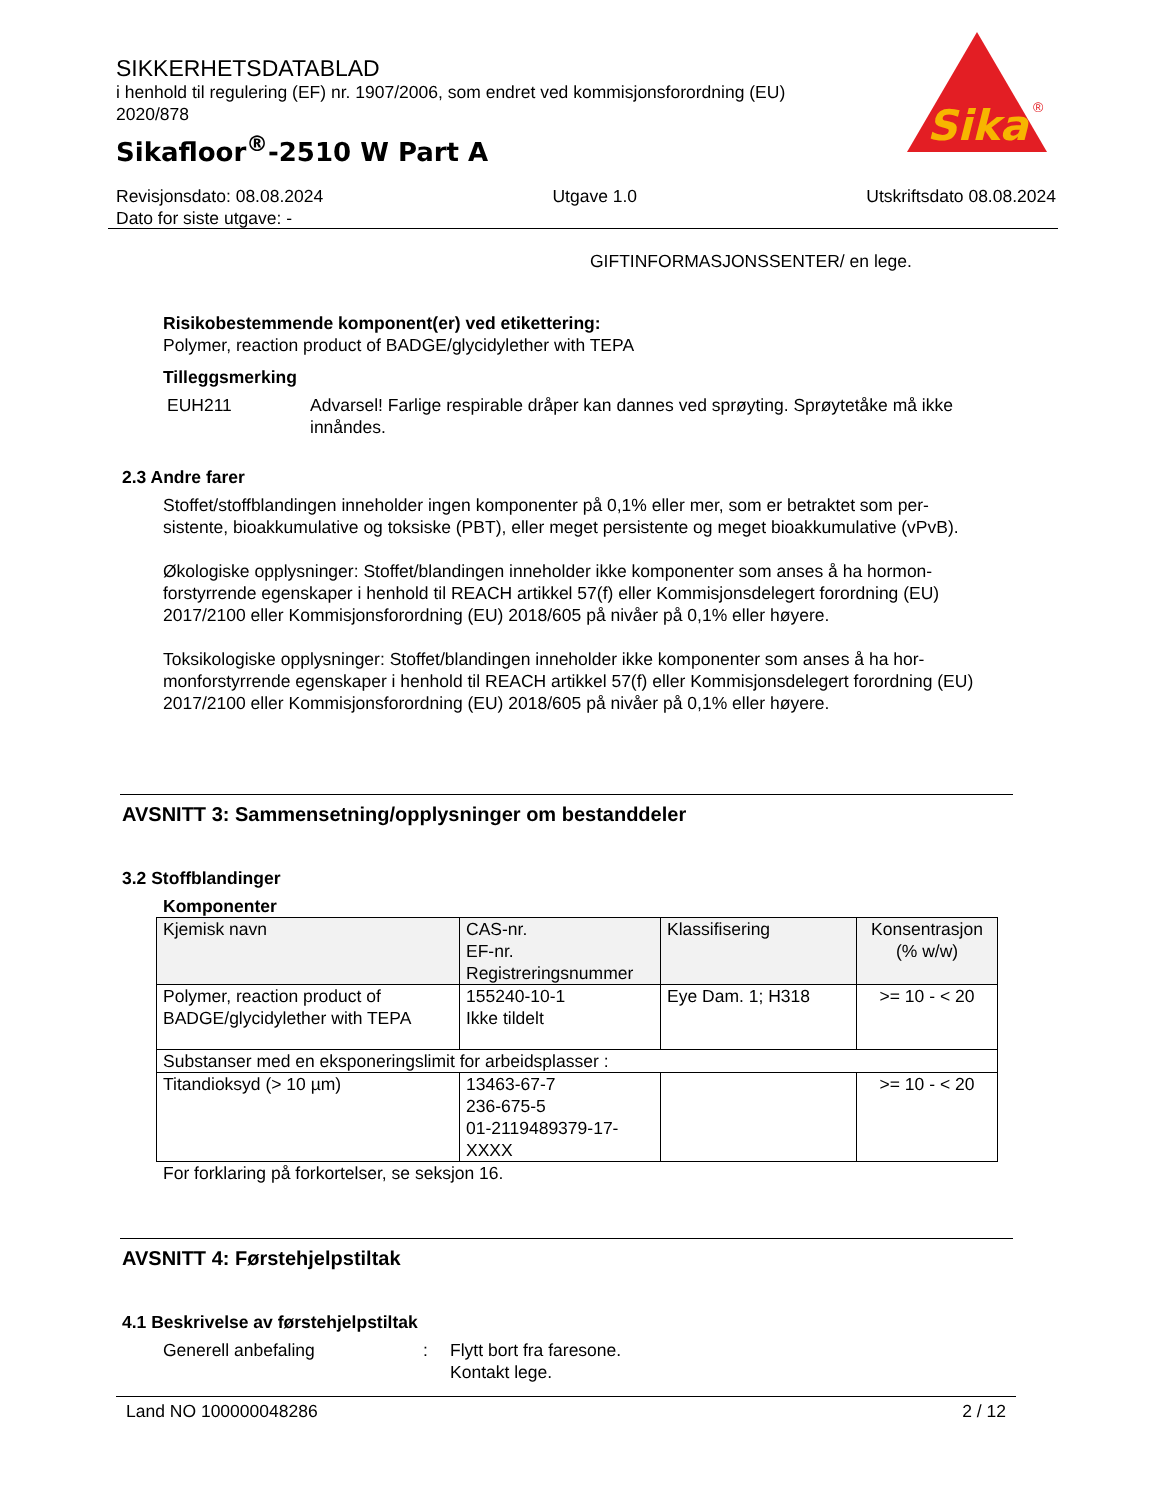SIKKERHETSDATABLAD
i henhold til regulering (EF) nr. 1907/2006, som endret ved kommisjonsforordning (EU) 2020/878
Sikafloor<sup>®</sup>-2510 W Part A
Sika
®
Revisjonsdato: 08.08.2024 Utgave 1.0 Utskriftsdato 08.08.2024
Dato for siste utgave: -
GIFTINFORMASJONSSENTER/ en lege.
Risikobestemmende komponent(er) ved etikettering:
Polymer, reaction product of BADGE/glycidylether with TEPA
Tilleggsmerking
EUH211 Advarsel! Farlige respirable dråper kan dannes ved sprøyting. Sprøytetåke må ikke innåndes.
2.3 Andre farer
Stoffet/stoffblandingen inneholder ingen komponenter på 0,1% eller mer, som er betraktet som per-sistente, bioakkumulative og toksiske (PBT), eller meget persistente og meget bioakkumulative (vPvB).
Økologiske opplysninger: Stoffet/blandingen inneholder ikke komponenter som anses å ha hormon-forstyrrende egenskaper i henhold til REACH artikkel 57(f) eller Kommisjonsdelegert forordning (EU) 2017/2100 eller Kommisjonsforordning (EU) 2018/605 på nivåer på 0,1% eller høyere.
Toksikologiske opplysninger: Stoffet/blandingen inneholder ikke komponenter som anses å ha hor-monforstyrrende egenskaper i henhold til REACH artikkel 57(f) eller Kommisjonsdelegert forordning (EU) 2017/2100 eller Kommisjonsforordning (EU) 2018/605 på nivåer på 0,1% eller høyere.
AVSNITT 3: Sammensetning/opplysninger om bestanddeler
3.2 Stoffblandinger
Komponenter
| Kjemisk navn | CAS-nr. EF-nr. Registreringsnummer | Klassifisering | Konsentrasjon (% w/w) |
| --- | --- | --- | --- |
| Polymer, reaction product of BADGE/glycidylether with TEPA | 155240-10-1 Ikke tildelt | Eye Dam. 1; H318 | >= 10 - < 20 |
| Substanser med en eksponeringslimit for arbeidsplasser : | | | |
| Titandioksyd (> 10 µm) | 13463-67-7 236-675-5 01-2119489379-17-XXXX | | >= 10 - < 20 |
For forklaring på forkortelser, se seksjon 16.
AVSNITT 4: Førstehjelpstiltak
4.1 Beskrivelse av førstehjelpstiltak
Generell anbefaling: Flytt bort fra faresone.
Kontakt lege.
Land NO 100000048286 2 / 12